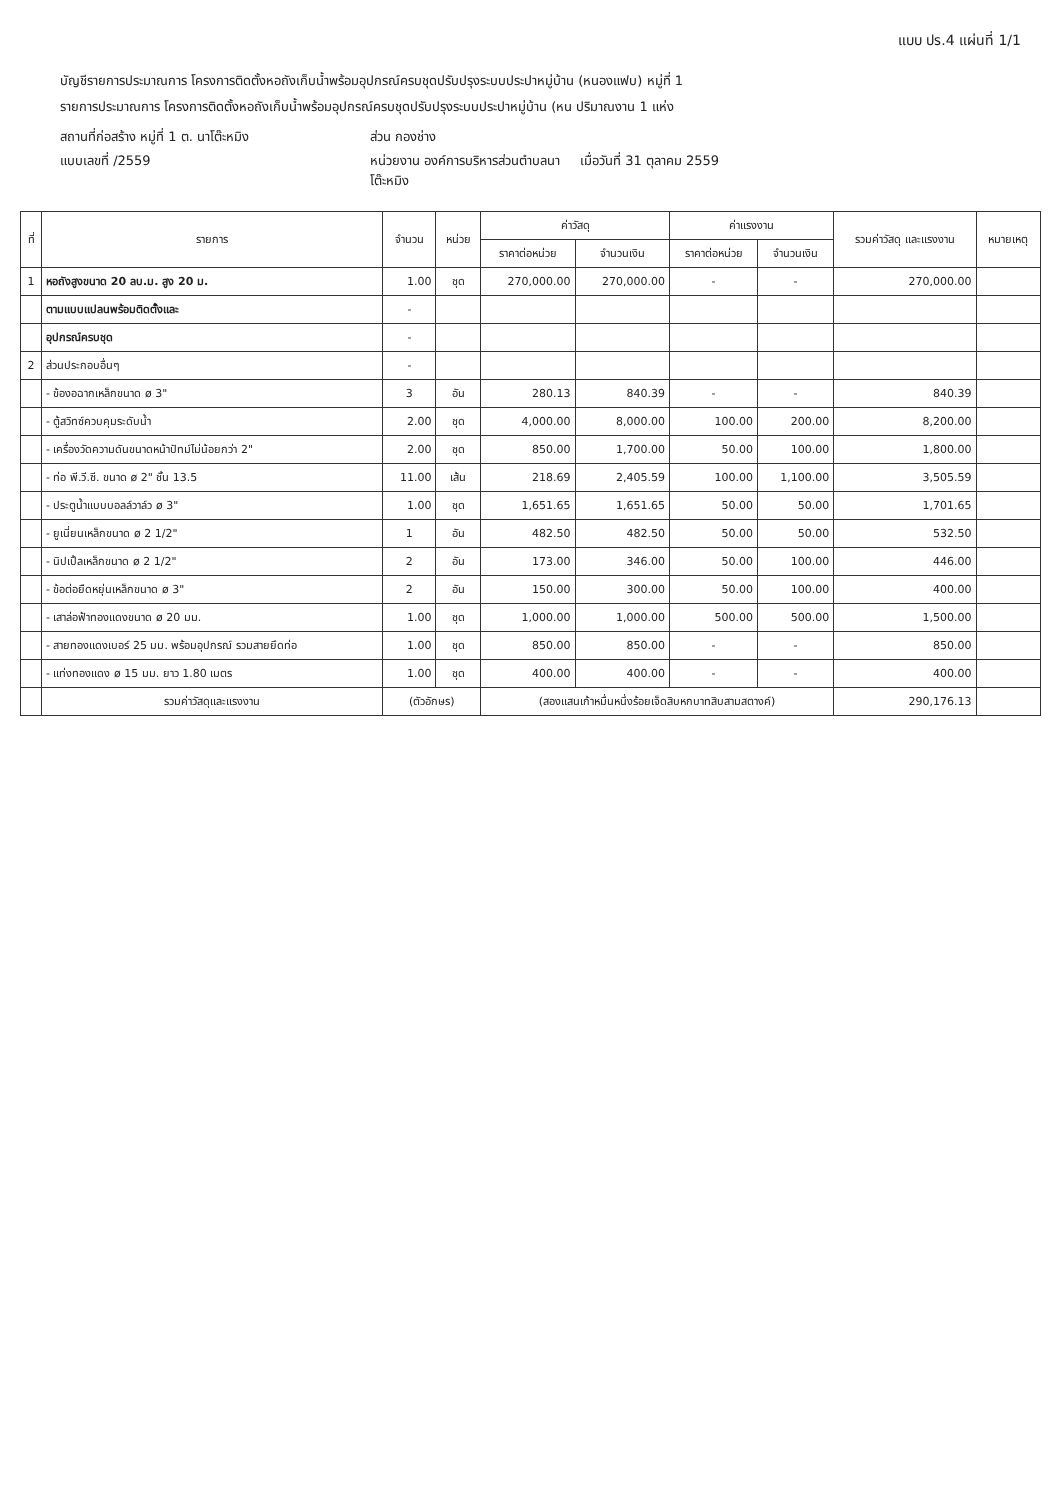แบบ ปร.4 แผ่นที่ 1/1
บัญชีรายการประมาณการ โครงการติดตั้งหอถังเก็บน้ำพร้อมอุปกรณ์ครบชุดปรับปรุงระบบประปาหมู่บ้าน (หนองแฟบ) หมู่ที่ 1
รายการประมาณการ โครงการติดตั้งหอถังเก็บน้ำพร้อมอุปกรณ์ครบชุดปรับปรุงระบบประปาหมู่บ้าน (หน ปริมาณงาน 1 แห่ง
สถานที่ก่อสร้าง หมู่ที่ 1 ต. นาโต๊ะหมิง
ส่วน กองช่าง
แบบเลขที่ /2559
หน่วยงาน องค์การบริหารส่วนตำบลนาโต๊ะหมิง
เมื่อวันที่ 31 ตุลาคม 2559
| ที่ | รายการ | จำนวน | หน่วย | ค่าวัสดุ | | ค่าแรงงาน | | รวมค่าวัสดุ และแรงงาน | หมายเหตุ |
| --- | --- | --- | --- | --- | --- | --- | --- | --- | --- |
| | | | | ราคาต่อหน่วย | จำนวนเงิน | ราคาต่อหน่วย | จำนวนเงิน | | |
| 1 | หอถังสูงขนาด 20 ลบ.ม. สูง 20 ม. | 1.00 | ชุด | 270,000.00 | 270,000.00 | - | - | 270,000.00 | |
| | ตามแบบแปลนพร้อมติดตั้งและ | - | | | | | | | |
| | อุปกรณ์ครบชุด | - | | | | | | | |
| 2 | ส่วนประกอบอื่นๆ | - | | | | | | | |
| | - ข้องอฉากเหล็กขนาด ø 3" | 3 | อัน | 280.13 | 840.39 | - | - | 840.39 | |
| | - ตู้สวิทซ์ควบคุมระดับน้ำ | 2.00 | ชุด | 4,000.00 | 8,000.00 | 100.00 | 200.00 | 8,200.00 | |
| | - เครื่องวัดความดันขนาดหน้าปัทม์ไม่น้อยกว่า 2" | 2.00 | ชุด | 850.00 | 1,700.00 | 50.00 | 100.00 | 1,800.00 | |
| | - ท่อ พี.วี.ซี. ขนาด ø 2" ชั้น 13.5 | 11.00 | เส้น | 218.69 | 2,405.59 | 100.00 | 1,100.00 | 3,505.59 | |
| | - ประตูน้ำแบบบอลล์วาล์ว ø 3" | 1.00 | ชุด | 1,651.65 | 1,651.65 | 50.00 | 50.00 | 1,701.65 | |
| | - ยูเนี่ยนเหล็กขนาด ø 2 1/2" | 1 | อัน | 482.50 | 482.50 | 50.00 | 50.00 | 532.50 | |
| | - นิปเปิ้ลเหล็กขนาด ø 2 1/2" | 2 | อัน | 173.00 | 346.00 | 50.00 | 100.00 | 446.00 | |
| | - ข้อต่อยืดหยุ่นเหล็กขนาด ø 3" | 2 | อัน | 150.00 | 300.00 | 50.00 | 100.00 | 400.00 | |
| | - เสาล่อฟ้าทองแดงขนาด ø 20 มม. | 1.00 | ชุด | 1,000.00 | 1,000.00 | 500.00 | 500.00 | 1,500.00 | |
| | - สายทองแดงเบอร์ 25 มม. พร้อมอุปกรณ์ รวมสายยึดท่อ | 1.00 | ชุด | 850.00 | 850.00 | - | - | 850.00 | |
| | - แท่งทองแดง ø 15 มม. ยาว 1.80 เมตร | 1.00 | ชุด | 400.00 | 400.00 | - | - | 400.00 | |
| | รวมค่าวัสดุและแรงงาน | (ตัวอักษร) | | (สองแสนเก้าหมื่นหนึ่งร้อยเจ็ดสิบหกบาทสิบสามสตางค์) | | | | 290,176.13 | |